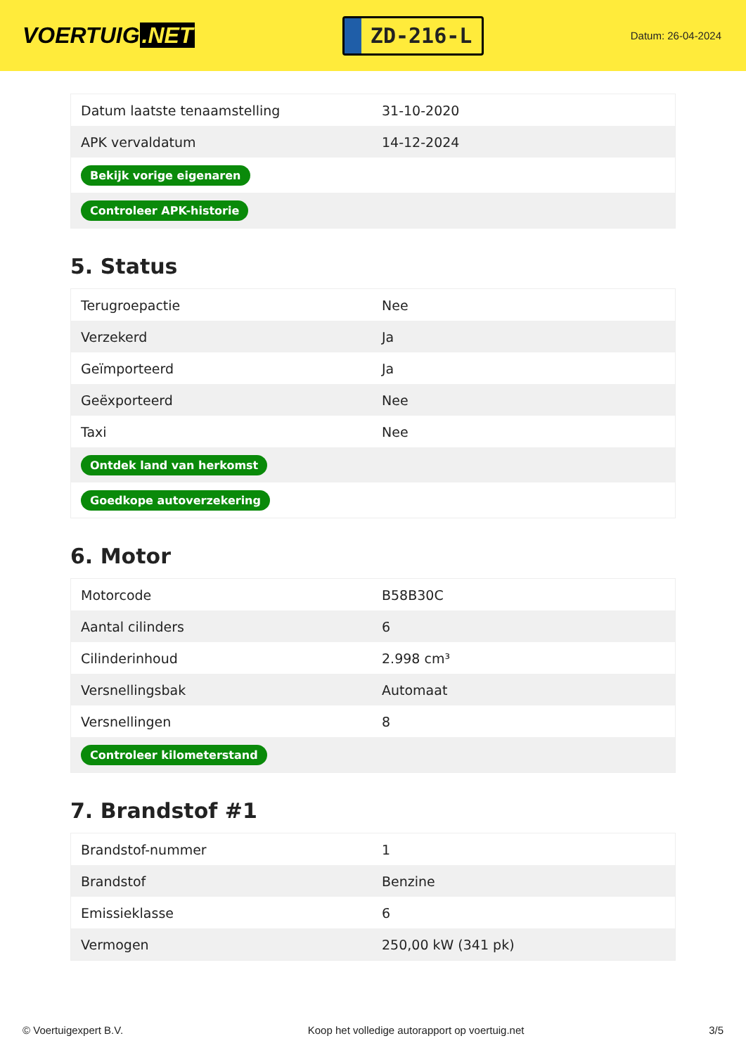VOERTUIG.NET
ZD-216-L
Datum: 26-04-2024
| Datum laatste tenaamstelling | 31-10-2020 |
| APK vervaldatum | 14-12-2024 |
| Bekijk vorige eigenaren | |
| Controleer APK-historie | |
5. Status
| Terugroepactie | Nee |
| Verzekerd | Ja |
| Geïmporteerd | Ja |
| Geëxporteerd | Nee |
| Taxi | Nee |
| Ontdek land van herkomst | |
| Goedkope autoverzekering | |
6. Motor
| Motorcode | B58B30C |
| Aantal cilinders | 6 |
| Cilinderinhoud | 2.998 cm³ |
| Versnellingsbak | Automaat |
| Versnellingen | 8 |
| Controleer kilometerstand | |
7. Brandstof #1
| Brandstof-nummer | 1 |
| Brandstof | Benzine |
| Emissieklasse | 6 |
| Vermogen | 250,00 kW (341 pk) |
© Voertuigexpert B.V. Koop het volledige autorapport op voertuig.net 3/5